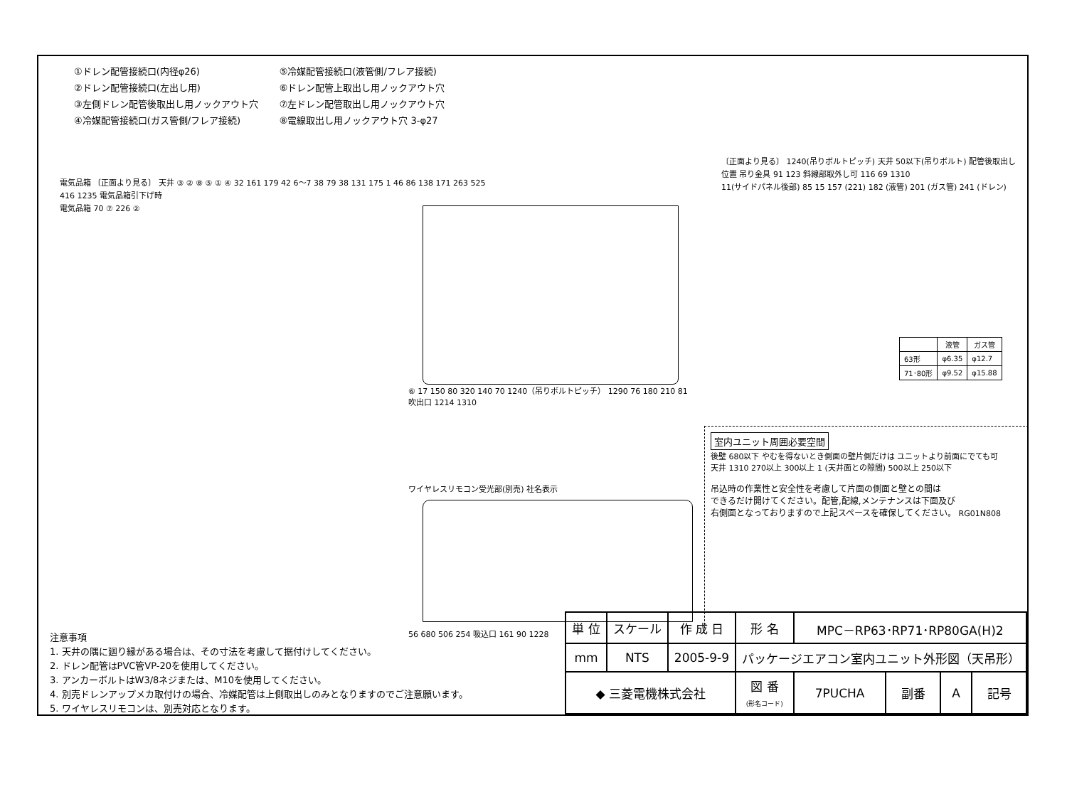①ドレン配管接続口(内径φ26)
②ドレン配管接続口(左出し用)
③左側ドレン配管後取出し用ノックアウト穴
④冷媒配管接続口(ガス管側/フレア接続)
⑤冷媒配管接続口(液管側/フレア接続)
⑥ドレン配管上取出し用ノックアウト穴
⑦左ドレン配管取出し用ノックアウト穴
⑧電線取出し用ノックアウト穴 3-φ27
電気品箱 〔正面より見る〕 天井 ③ ② ⑧ ⑤ ① ④ 32 161 179 42 6～7 38 79 38 131 175 1 46 86 138 171 263 525 416 1235 電気品箱引下げ時
電気品箱 70 ⑦ 226 ②
⑥ 17 150 80 320 140 70 1240（吊りボルトピッチ） 1290 76 180 210 81 吹出口 1214 1310
〔正面より見る〕 1240(吊りボルトピッチ) 天井 50以下(吊りボルト) 配管後取出し位置 吊り金具 91 123 斜線部取外し可 116 69 1310
11(サイドパネル後部) 85 15 157 (221) 182 (液管) 201 (ガス管) 241 (ドレン)
| | 液管 | ガス管 |
| --- | --- | --- |
| 63形 | φ6.35 | φ12.7 |
| 71･80形 | φ9.52 | φ15.88 |
ワイヤレスリモコン受光部(別売) 社名表示
56 680 506 254 吸込口 161 90 1228
室内ユニット周囲必要空間
後壁 680以下 やむを得ないとき側面の壁片側だけは ユニットより前面にでても可
天井 1310 270以上 300以上 1 (天井面との隙間) 500以上 250以下
吊込時の作業性と安全性を考慮して片面の側面と壁との間は
できるだけ開けてください。配管,配線,メンテナンスは下面及び
右側面となっておりますので上記スペースを確保してください。 RG01N808
注意事項
1. 天井の隅に廻り縁がある場合は、その寸法を考慮して据付けしてください。
2. ドレン配管はPVC管VP-20を使用してください。
3. アンカーボルトはW3/8ネジまたは、M10を使用してください。
4. 別売ドレンアップメカ取付けの場合、冷媒配管は上側取出しのみとなりますのでご注意願います。
5. ワイヤレスリモコンは、別売対応となります。
| 単 位 | スケール | 作 成 日 | 形 名 | MPC－RP63･RP71･RP80GA(H)2 | | | |
| mm | NTS | 2005-9-9 | パッケージエアコン室内ユニット外形図（天吊形） | | | | |
| ◆ 三菱電機株式会社 | | | 図 番 (形名コード) | 7PUCHA | 副番 | A | 記号 |